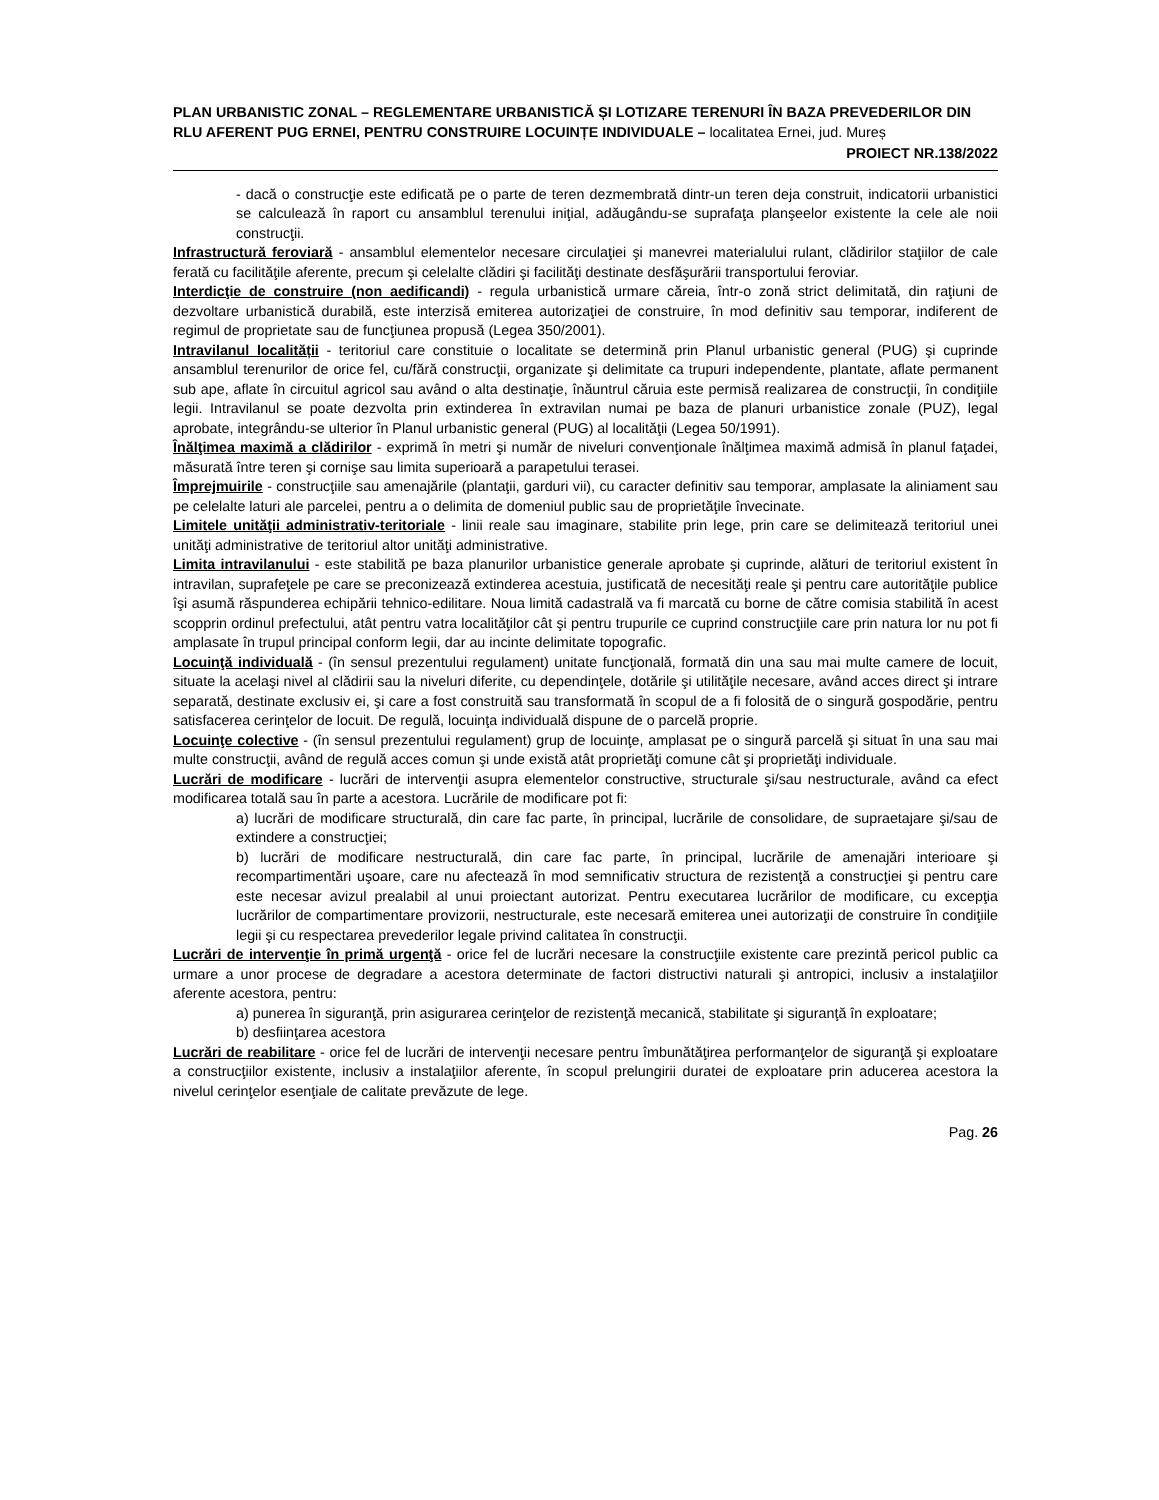PLAN URBANISTIC ZONAL – REGLEMENTARE URBANISTICĂ ȘI LOTIZARE TERENURI ÎN BAZA PREVEDERILOR DIN RLU AFERENT PUG ERNEI, PENTRU CONSTRUIRE LOCUINȚE INDIVIDUALE – localitatea Ernei, jud. Mureș
PROIECT NR.138/2022
- dacă o construcţie este edificată pe o parte de teren dezmembrată dintr-un teren deja construit, indicatorii urbanistici se calculează în raport cu ansamblul terenului iniţial, adăugându-se suprafaţa planşeelor existente la cele ale noii construcţii.
Infrastructură feroviară - ansamblul elementelor necesare circulaţiei şi manevrei materialului rulant, clădirilor staţiilor de cale ferată cu facilităţile aferente, precum şi celelalte clădiri şi facilităţi destinate desfăşurării transportului feroviar.
Interdicţie de construire (non aedificandi) - regula urbanistică urmare căreia, într-o zonă strict delimitată, din raţiuni de dezvoltare urbanistică durabilă, este interzisă emiterea autorizaţiei de construire, în mod definitiv sau temporar, indiferent de regimul de proprietate sau de funcţiunea propusă (Legea 350/2001).
Intravilanul localității - teritoriul care constituie o localitate se determină prin Planul urbanistic general (PUG) şi cuprinde ansamblul terenurilor de orice fel, cu/fără construcţii, organizate şi delimitate ca trupuri independente, plantate, aflate permanent sub ape, aflate în circuitul agricol sau având o alta destinaţie, înăuntrul căruia este permisă realizarea de construcţii, în condiţiile legii. Intravilanul se poate dezvolta prin extinderea în extravilan numai pe baza de planuri urbanistice zonale (PUZ), legal aprobate, integrându-se ulterior în Planul urbanistic general (PUG) al localităţii (Legea 50/1991).
Înălţimea maximă a clădirilor - exprimă în metri şi număr de niveluri convenţionale înălţimea maximă admisă în planul faţadei, măsurată între teren şi cornişe sau limita superioară a parapetului terasei.
Împrejmuirile - construcţiile sau amenajările (plantaţii, garduri vii), cu caracter definitiv sau temporar, amplasate la aliniament sau pe celelalte laturi ale parcelei, pentru a o delimita de domeniul public sau de proprietăţile învecinate.
Limitele unităţii administrativ-teritoriale - linii reale sau imaginare, stabilite prin lege, prin care se delimitează teritoriul unei unităţi administrative de teritoriul altor unităţi administrative.
Limita intravilanului - este stabilită pe baza planurilor urbanistice generale aprobate şi cuprinde, alături de teritoriul existent în intravilan, suprafeţele pe care se preconizează extinderea acestuia, justificată de necesităţi reale şi pentru care autorităţile publice îşi asumă răspunderea echipării tehnico-edilitare. Noua limită cadastrală va fi marcată cu borne de către comisia stabilită în acest scopprin ordinul prefectului, atât pentru vatra localităţilor cât şi pentru trupurile ce cuprind construcţiile care prin natura lor nu pot fi amplasate în trupul principal conform legii, dar au incinte delimitate topografic.
Locuinţă individuală - (în sensul prezentului regulament) unitate funcţională, formată din una sau mai multe camere de locuit, situate la acelaşi nivel al clădirii sau la niveluri diferite, cu dependinţele, dotările şi utilităţile necesare, având acces direct şi intrare separată, destinate exclusiv ei, şi care a fost construită sau transformată în scopul de a fi folosită de o singură gospodărie, pentru satisfacerea cerinţelor de locuit. De regulă, locuinţa individuală dispune de o parcelă proprie.
Locuinţe colective - (în sensul prezentului regulament) grup de locuinţe, amplasat pe o singură parcelă şi situat în una sau mai multe construcţii, având de regulă acces comun şi unde există atât proprietăţi comune cât şi proprietăţi individuale.
Lucrări de modificare - lucrări de intervenţii asupra elementelor constructive, structurale şi/sau nestructurale, având ca efect modificarea totală sau în parte a acestora. Lucrările de modificare pot fi:
a) lucrări de modificare structurală, din care fac parte, în principal, lucrările de consolidare, de supraetajare şi/sau de extindere a construcţiei;
b) lucrări de modificare nestructurală, din care fac parte, în principal, lucrările de amenajări interioare şi recompartimentări uşoare, care nu afectează în mod semnificativ structura de rezistenţă a construcţiei şi pentru care este necesar avizul prealabil al unui proiectant autorizat. Pentru executarea lucrărilor de modificare, cu excepţia lucrărilor de compartimentare provizorii, nestructurale, este necesară emiterea unei autorizaţii de construire în condiţiile legii şi cu respectarea prevederilor legale privind calitatea în construcţii.
Lucrări de intervenţie în primă urgenţă - orice fel de lucrări necesare la construcţiile existente care prezintă pericol public ca urmare a unor procese de degradare a acestora determinate de factori distructivi naturali şi antropici, inclusiv a instalaţiilor aferente acestora, pentru:
a) punerea în siguranţă, prin asigurarea cerinţelor de rezistenţă mecanică, stabilitate şi siguranţă în exploatare;
b) desfiinţarea acestora
Lucrări de reabilitare - orice fel de lucrări de intervenţii necesare pentru îmbunătăţirea performanţelor de siguranţă şi exploatare a construcţiilor existente, inclusiv a instalaţiilor aferente, în scopul prelungirii duratei de exploatare prin aducerea acestora la nivelul cerinţelor esenţiale de calitate prevăzute de lege.
Pag. 26